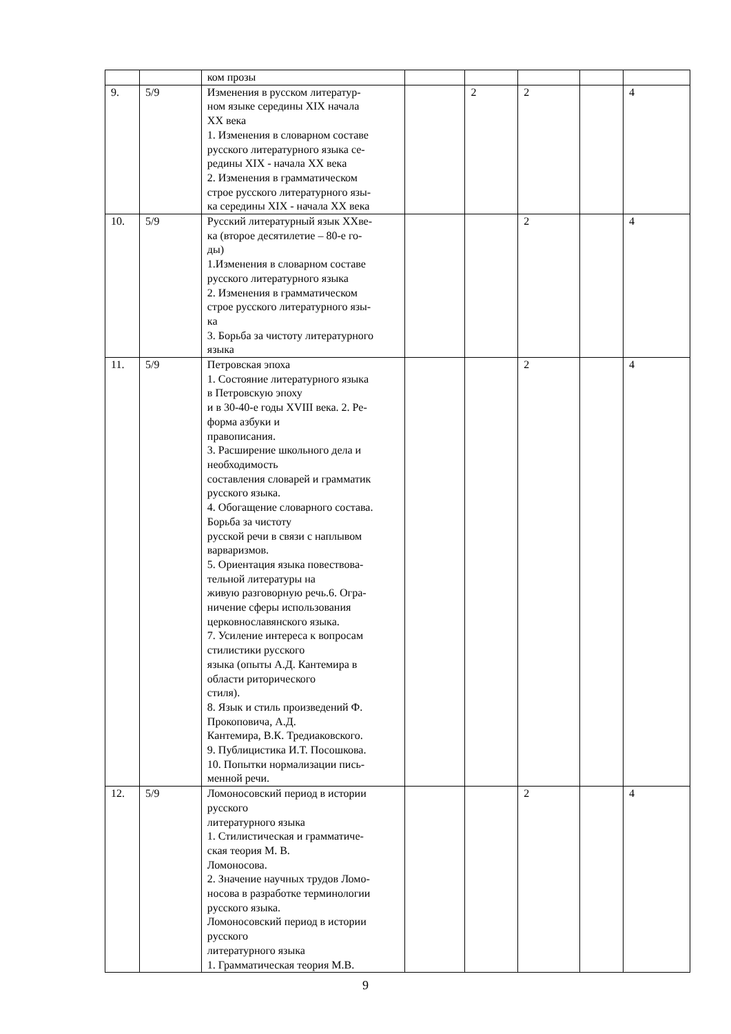| | | ком прозы | | | | | |
| 9. | 5/9 | Изменения в русском литератур- ном языке середины XIX начала XX века 1. Изменения в словарном составе русского литературного языка се- редины XIX - начала XX века 2. Изменения в грамматическом строе русского литературного язы- ка середины XIX - начала XX века | | 2 | 2 | | 4 |
| 10. | 5/9 | Русский литературный язык XXве- ка (второе десятилетие – 80-е го- ды) 1.Изменения в словарном составе русского литературного языка 2. Изменения в грамматическом строе русского литературного язы- ка 3. Борьба за чистоту литературного языка | | | 2 | | 4 |
| 11. | 5/9 | Петровская эпоха 1. Состояние литературного языка в Петровскую эпоху и в 30-40-е годы XVIII века. 2. Ре- форма азбуки и правописания. 3. Расширение школьного дела и необходимость составления словарей и грамматик русского языка. 4. Обогащение словарного состава. Борьба за чистоту русской речи в связи с наплывом варваризмов. 5. Ориентация языка повествова- тельной литературы на живую разговорную речь.6. Огра- ничение сферы использования церковнославянского языка. 7. Усиление интереса к вопросам стилистики русского языка (опыты А.Д. Кантемира в области риторического стиля). 8. Язык и стиль произведений Ф. Прокоповича, А.Д. Кантемира, В.К. Тредиаковского. 9. Публицистика И.Т. Посошкова. 10. Попытки нормализации пись- менной речи. | | | 2 | | 4 |
| 12. | 5/9 | Ломоносовский период в истории русского литературного языка 1. Стилистическая и грамматиче- ская теория М. В. Ломоносова. 2. Значение научных трудов Ломо- носова в разработке терминологии русского языка. Ломоносовский период в истории русского литературного языка 1. Грамматическая теория М.В. | | | 2 | | 4 |
9